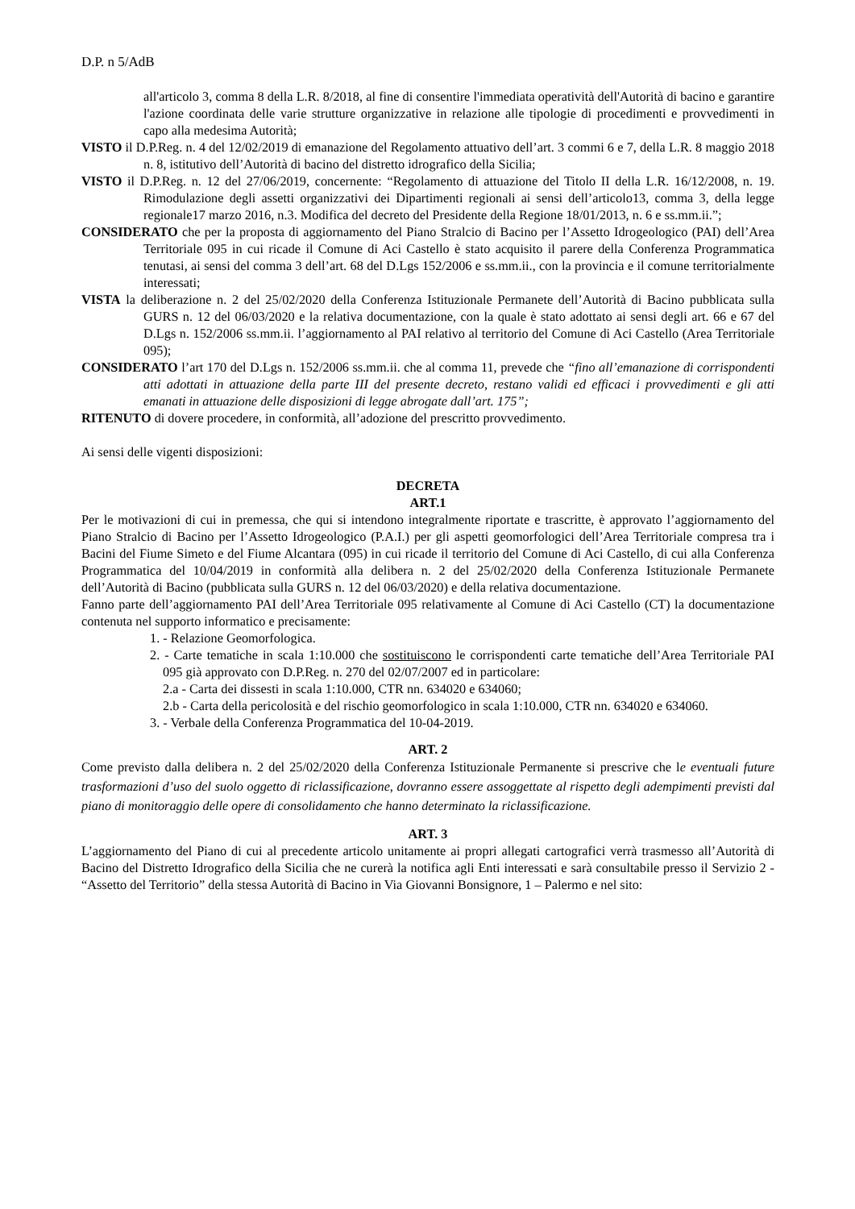D.P. n 5/AdB
all'articolo 3, comma 8 della L.R. 8/2018, al fine di consentire l'immediata operatività dell'Autorità di bacino e garantire l'azione coordinata delle varie strutture organizzative in relazione alle tipologie di procedimenti e provvedimenti in capo alla medesima Autorità;
VISTO il D.P.Reg. n. 4 del 12/02/2019 di emanazione del Regolamento attuativo dell’art. 3 commi 6 e 7, della L.R. 8 maggio 2018 n. 8, istitutivo dell’Autorità di bacino del distretto idrografico della Sicilia;
VISTO il D.P.Reg. n. 12 del 27/06/2019, concernente: “Regolamento di attuazione del Titolo II della L.R. 16/12/2008, n. 19. Rimodulazione degli assetti organizzativi dei Dipartimenti regionali ai sensi dell’articolo13, comma 3, della legge regionale17 marzo 2016, n.3. Modifica del decreto del Presidente della Regione 18/01/2013, n. 6 e ss.mm.ii.”;
CONSIDERATO che per la proposta di aggiornamento del Piano Stralcio di Bacino per l’Assetto Idrogeologico (PAI) dell’Area Territoriale 095 in cui ricade il Comune di Aci Castello è stato acquisito il parere della Conferenza Programmatica tenutasi, ai sensi del comma 3 dell’art. 68 del D.Lgs 152/2006 e ss.mm.ii., con la provincia e il comune territorialmente interessati;
VISTA la deliberazione n. 2 del 25/02/2020 della Conferenza Istituzionale Permanete dell’Autorità di Bacino pubblicata sulla GURS n. 12 del 06/03/2020 e la relativa documentazione, con la quale è stato adottato ai sensi degli art. 66 e 67 del D.Lgs n. 152/2006 ss.mm.ii. l’aggiornamento al PAI relativo al territorio del Comune di Aci Castello (Area Territoriale 095);
CONSIDERATO l’art 170 del D.Lgs n. 152/2006 ss.mm.ii. che al comma 11, prevede che “fino all’emanazione di corrispondenti atti adottati in attuazione della parte III del presente decreto, restano validi ed efficaci i provvedimenti e gli atti emanati in attuazione delle disposizioni di legge abrogate dall’art. 175”;
RITENUTO di dovere procedere, in conformità, all’adozione del prescritto provvedimento.
Ai sensi delle vigenti disposizioni:
DECRETA
ART.1
Per le motivazioni di cui in premessa, che qui si intendono integralmente riportate e trascritte, è approvato l’aggiornamento del Piano Stralcio di Bacino per l’Assetto Idrogeologico (P.A.I.) per gli aspetti geomorfologici dell’Area Territoriale compresa tra i Bacini del Fiume Simeto e del Fiume Alcantara (095) in cui ricade il territorio del Comune di Aci Castello, di cui alla Conferenza Programmatica del 10/04/2019 in conformità alla delibera n. 2 del 25/02/2020 della Conferenza Istituzionale Permanete dell’Autorità di Bacino (pubblicata sulla GURS n. 12 del 06/03/2020) e della relativa documentazione.
Fanno parte dell’aggiornamento PAI dell’Area Territoriale 095 relativamente al Comune di Aci Castello (CT) la documentazione contenuta nel supporto informatico e precisamente:
1. - Relazione Geomorfologica.
2. - Carte tematiche in scala 1:10.000 che sostituiscono le corrispondenti carte tematiche dell’Area Territoriale PAI 095 già approvato con D.P.Reg. n. 270 del 02/07/2007 ed in particolare:
2.a - Carta dei dissesti in scala 1:10.000, CTR nn. 634020 e 634060;
2.b - Carta della pericolosità e del rischio geomorfologico in scala 1:10.000, CTR nn. 634020 e 634060.
3. - Verbale della Conferenza Programmatica del 10-04-2019.
ART. 2
Come previsto dalla delibera n. 2 del 25/02/2020 della Conferenza Istituzionale Permanente si prescrive che le eventuali future trasformazioni d’uso del suolo oggetto di riclassificazione, dovranno essere assoggettate al rispetto degli adempimenti previsti dal piano di monitoraggio delle opere di consolidamento che hanno determinato la riclassificazione.
ART. 3
L’aggiornamento del Piano di cui al precedente articolo unitamente ai propri allegati cartografici verrà trasmesso all’Autorità di Bacino del Distretto Idrografico della Sicilia che ne curerà la notifica agli Enti interessati e sarà consultabile presso il Servizio 2 - “Assetto del Territorio” della stessa Autorità di Bacino in Via Giovanni Bonsignore, 1 – Palermo e nel sito: